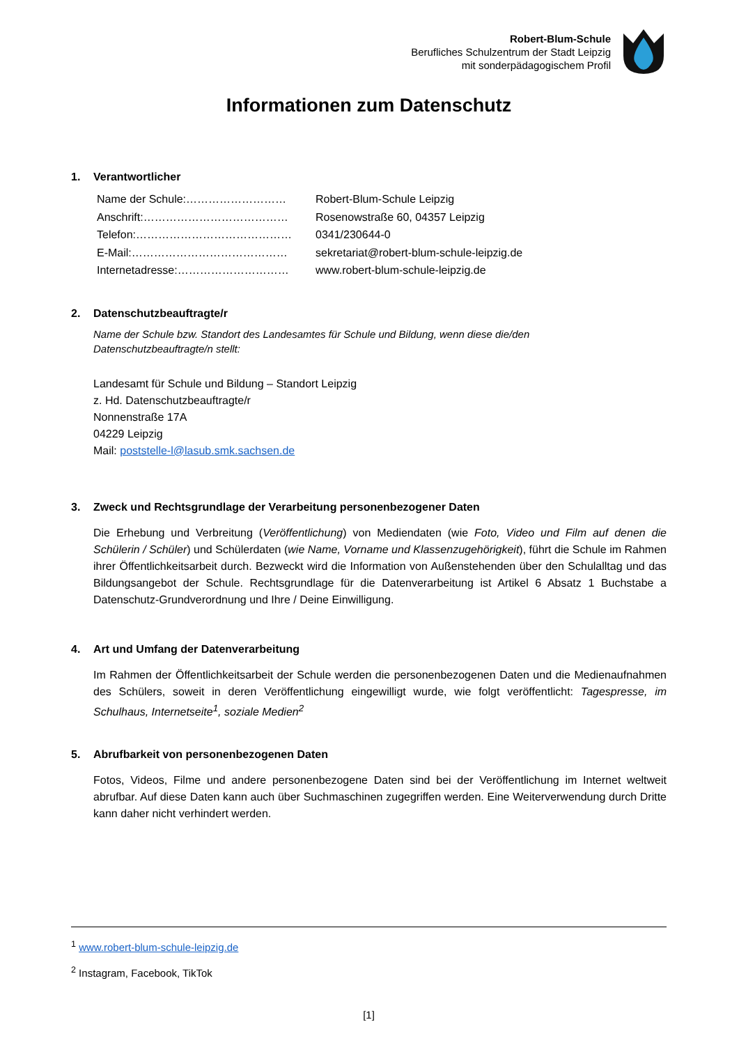Robert-Blum-Schule
Berufliches Schulzentrum der Stadt Leipzig
mit sonderpädagogischem Profil
Informationen zum Datenschutz
1. Verantwortlicher
Name der Schule:………………………
Robert-Blum-Schule Leipzig
Anschrift:…………………………………
Rosenowstraße 60, 04357 Leipzig
Telefon:……………………………………
0341/230644-0
E-Mail:……………………………………
sekretariat@robert-blum-schule-leipzig.de
Internetadresse:…………………………
www.robert-blum-schule-leipzig.de
2. Datenschutzbeauftragte/r
Name der Schule bzw. Standort des Landesamtes für Schule und Bildung, wenn diese die/den
Datenschutzbeauftragte/n stellt:
Landesamt für Schule und Bildung – Standort Leipzig
z. Hd. Datenschutzbeauftragte/r
Nonnenstraße 17A
04229 Leipzig
Mail: poststelle-l@lasub.smk.sachsen.de
3. Zweck und Rechtsgrundlage der Verarbeitung personenbezogener Daten
Die Erhebung und Verbreitung (Veröffentlichung) von Mediendaten (wie Foto, Video und Film auf denen die Schülerin / Schüler) und Schülerdaten (wie Name, Vorname und Klassenzugehörigkeit), führt die Schule im Rahmen ihrer Öffentlichkeitsarbeit durch. Bezweckt wird die Information von Außenstehenden über den Schulalltag und das Bildungsangebot der Schule. Rechtsgrundlage für die Datenverarbeitung ist Artikel 6 Absatz 1 Buchstabe a Datenschutz-Grundverordnung und Ihre / Deine Einwilligung.
4. Art und Umfang der Datenverarbeitung
Im Rahmen der Öffentlichkeitsarbeit der Schule werden die personenbezogenen Daten und die Medienaufnahmen des Schülers, soweit in deren Veröffentlichung eingewilligt wurde, wie folgt veröffentlicht: Tagespresse, im Schulhaus, Internetseite<sup>1</sup>, soziale Medien<sup>2</sup>
5. Abrufbarkeit von personenbezogenen Daten
Fotos, Videos, Filme und andere personenbezogene Daten sind bei der Veröffentlichung im Internet weltweit abrufbar. Auf diese Daten kann auch über Suchmaschinen zugegriffen werden. Eine Weiterverwendung durch Dritte kann daher nicht verhindert werden.
<sup>1</sup> www.robert-blum-schule-leipzig.de
<sup>2</sup> Instagram, Facebook, TikTok
[1]